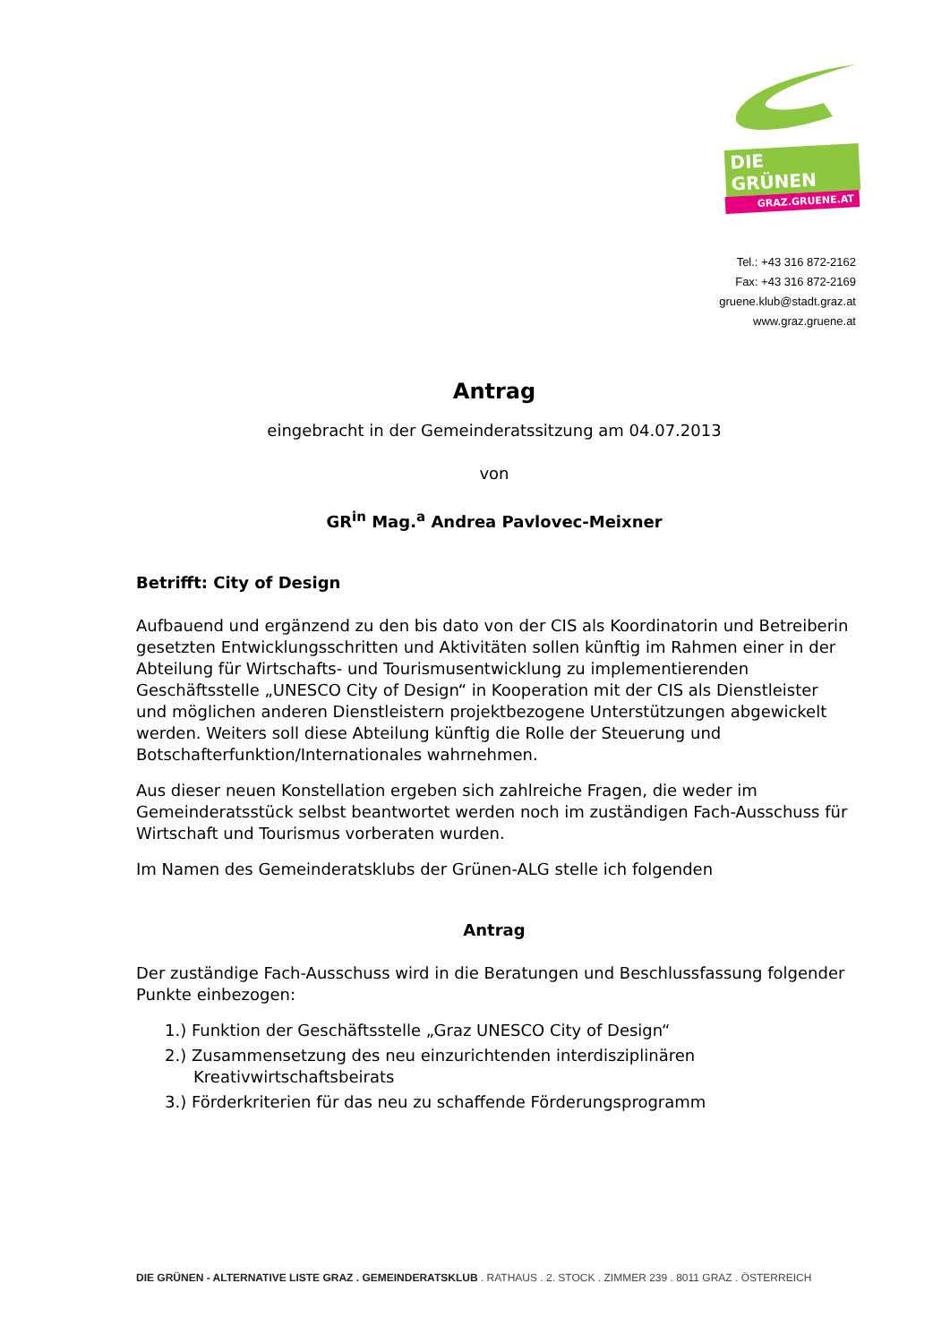DIE GRÜNEN
GRAZ.GRUENE.AT
Tel.: +43 316 872-2162
Fax: +43 316 872-2169
gruene.klub@stadt.graz.at
www.graz.gruene.at
Antrag
eingebracht in der Gemeinderatssitzung am 04.07.2013
von
GR<sup>in</sup> Mag.<sup>a</sup> Andrea Pavlovec-Meixner
Betrifft: City of Design
Aufbauend und ergänzend zu den bis dato von der CIS als Koordinatorin und Betreiberin gesetzten Entwicklungsschritten und Aktivitäten sollen künftig im Rahmen einer in der Abteilung für Wirtschafts- und Tourismusentwicklung zu implementierenden Geschäftsstelle „UNESCO City of Design“ in Kooperation mit der CIS als Dienstleister und möglichen anderen Dienstleistern projektbezogene Unterstützungen abgewickelt werden. Weiters soll diese Abteilung künftig die Rolle der Steuerung und Botschafterfunktion/Internationales wahrnehmen.
Aus dieser neuen Konstellation ergeben sich zahlreiche Fragen, die weder im Gemeinderatsstück selbst beantwortet werden noch im zuständigen Fach-Ausschuss für Wirtschaft und Tourismus vorberaten wurden.
Im Namen des Gemeinderatsklubs der Grünen-ALG stelle ich folgenden
Antrag
Der zuständige Fach-Ausschuss wird in die Beratungen und Beschlussfassung folgender Punkte einbezogen:
1.) Funktion der Geschäftsstelle „Graz UNESCO City of Design“
2.) Zusammensetzung des neu einzurichtenden interdisziplinären Kreativwirtschaftsbeirats
3.) Förderkriterien für das neu zu schaffende Förderungsprogramm
DIE GRÜNEN - ALTERNATIVE LISTE GRAZ . GEMEINDERATSKLUB . RATHAUS . 2. STOCK . ZIMMER 239 . 8011 GRAZ . ÖSTERREICH